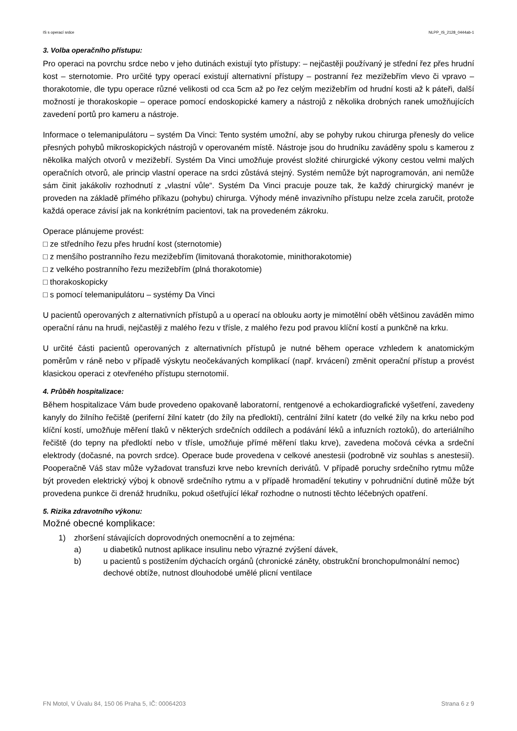IS s operací srdce NLPP_IS_2128_0444ab-1
3. Volba operačního přístupu:
Pro operaci na povrchu srdce nebo v jeho dutinách existují tyto přístupy: – nejčastěji používaný je střední řez přes hrudní kost – sternotomie. Pro určité typy operací existují alternativní přístupy – postranní řez mezižebřím vlevo či vpravo – thorakotomie, dle typu operace různé velikosti od cca 5cm až po řez celým mezižebřím od hrudní kosti až k páteři, další možností je thorakoskopie – operace pomocí endoskopické kamery a nástrojů z několika drobných ranek umožňujících zavedení portů pro kameru a nástroje.
Informace o telemanipulátoru – systém Da Vinci: Tento systém umožní, aby se pohyby rukou chirurga přenesly do velice přesných pohybů mikroskopických nástrojů v operovaném místě. Nástroje jsou do hrudníku zaváděny spolu s kamerou z několika malých otvorů v mezižebří. Systém Da Vinci umožňuje provést složité chirurgické výkony cestou velmi malých operačních otvorů, ale princip vlastní operace na srdci zůstává stejný. Systém nemůže být naprogramován, ani nemůže sám činit jakákoliv rozhodnutí z „vlastní vůle“. Systém Da Vinci pracuje pouze tak, že každý chirurgický manévr je proveden na základě přímého příkazu (pohybu) chirurga. Výhody méně invazivního přístupu nelze zcela zaručit, protože každá operace závisí jak na konkrétním pacientovi, tak na provedeném zákroku.
Operace plánujeme provést:
□ ze středního řezu přes hrudní kost (sternotomie)
□ z menšího postranního řezu mezižebřím (limitovaná thorakotomie, minithorakotomie)
□ z velkého postranního řezu mezižebřím (plná thorakotomie)
□ thorakoskopicky
□ s pomocí telemanipulátoru – systémy Da Vinci
U pacientů operovaných z alternativních přístupů a u operací na oblouku aorty je mimotělní oběh většinou zaváděn mimo operační ránu na hrudi, nejčastěji z malého řezu v třísle, z malého řezu pod pravou klíční kostí a punkčně na krku.
U určité části pacientů operovaných z alternativních přístupů je nutné během operace vzhledem k anatomickým poměrům v ráně nebo v případě výskytu neočekávaných komplikací (např. krvácení) změnit operační přístup a provést klasickou operaci z otevřeného přístupu sternotomií.
4. Průběh hospitalizace:
Během hospitalizace Vám bude provedeno opakovaně laboratorní, rentgenové a echokardiografické vyšetření, zavedeny kanyly do žilního řečiště (periferní žilní katetr (do žíly na předloktí), centrální žilní katetr (do velké žíly na krku nebo pod klíční kostí, umožňuje měření tlaků v některých srdečních oddílech a podávání léků a infuzních roztoků), do arteriálního řečiště (do tepny na předloktí nebo v třísle, umožňuje přímé měření tlaku krve), zavedena močová cévka a srdeční elektrody (dočasné, na povrch srdce). Operace bude provedena v celkové anestesii (podrobně viz souhlas s anestesií). Pooperačně Váš stav může vyžadovat transfuzi krve nebo krevních derivátů. V případě poruchy srdečního rytmu může být proveden elektrický výboj k obnově srdečního rytmu a v případě hromadění tekutiny v pohrudniční dutině může být provedena punkce či drenáž hrudníku, pokud ošetřující lékař rozhodne o nutnosti těchto léčebných opatření.
5. Rizika zdravotního výkonu:
Možné obecné komplikace:
1) zhoršení stávajících doprovodných onemocnění a to zejména:
a) u diabetiků nutnost aplikace insulinu nebo výrazné zvýšení dávek,
b) u pacientů s postižením dýchacích orgánů (chronické záněty, obstrukční bronchopulmonální nemoc) dechové obtíže, nutnost dlouhodobé umělé plicní ventilace
FN Motol, V Úvalu 84, 150 06 Praha 5, IČ: 00064203 Strana 6 z 9